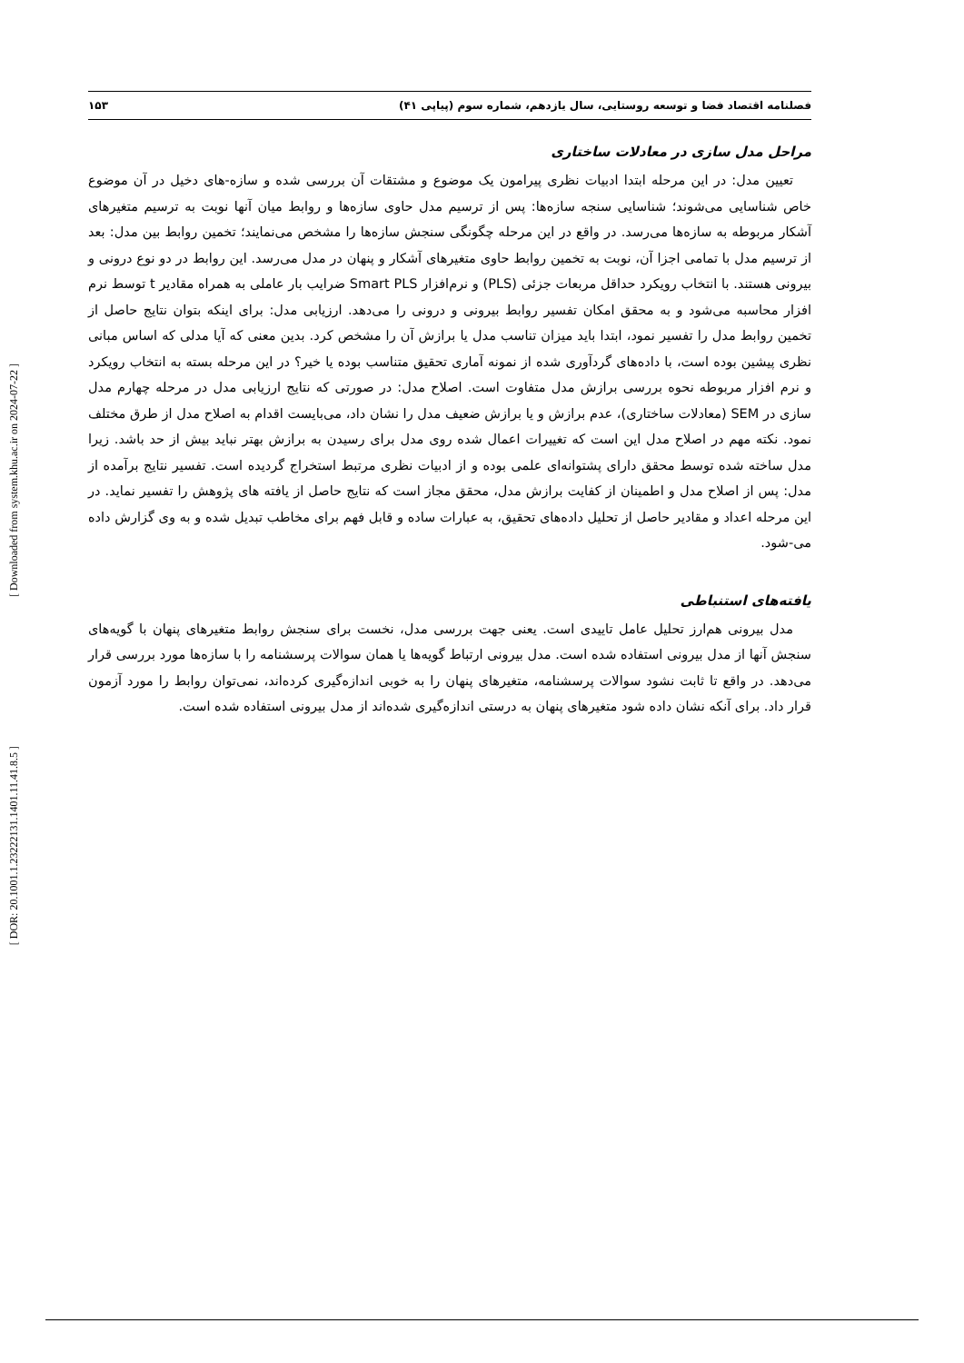[ Downloaded from system.khu.ac.ir on 2024-07-22 ]
[ DOR: 20.1001.1.23222131.1401.11.41.8.5 ]
فصلنامه اقتصاد فضا و توسعه روستایی، سال یازدهم، شماره سوم (پیاپی ۴۱) ۱۵۳
مراحل مدل سازی در معادلات ساختاری
تعیین مدل: در این مرحله ابتدا ادبیات نظری پیرامون یک موضوع و مشتقات آن بررسی شده و سازه-های دخیل در آن موضوع خاص شناسایی می‌شوند؛ شناسایی سنجه سازه‌ها: پس از ترسیم مدل حاوی سازه‌ها و روابط میان آنها نوبت به ترسیم متغیرهای آشکار مربوطه به سازه‌ها می‌رسد. در واقع در این مرحله چگونگی سنجش سازه‌ها را مشخص می‌نمایند؛ تخمین روابط بین مدل: بعد از ترسیم مدل با تمامی اجزا آن، نوبت به تخمین روابط حاوی متغیرهای آشکار و پنهان در مدل می‌رسد. این روابط در دو نوع درونی و بیرونی هستند. با انتخاب رویکرد حداقل مربعات جزئی (PLS) و نرم‌افزار Smart PLS ضرایب بار عاملی به همراه مقادیر t توسط نرم افزار محاسبه می‌شود و به محقق امکان تفسیر روابط بیرونی و درونی را می‌دهد. ارزیابی مدل: برای اینکه بتوان نتایج حاصل از تخمین روابط مدل را تفسیر نمود، ابتدا باید میزان تناسب مدل یا برازش آن را مشخص کرد. بدین معنی که آیا مدلی که اساس مبانی نظری پیشین بوده است، با داده‌های گردآوری شده از نمونه آماری تحقیق متناسب بوده یا خیر؟ در این مرحله بسته به انتخاب رویکرد و نرم افزار مربوطه نحوه بررسی برازش مدل متفاوت است. اصلاح مدل: در صورتی که نتایج ارزیابی مدل در مرحله چهارم مدل سازی در SEM (معادلات ساختاری)، عدم برازش و یا برازش ضعیف مدل را نشان داد، می‌بایست اقدام به اصلاح مدل از طرق مختلف نمود. نکته مهم در اصلاح مدل این است که تغییرات اعمال شده روی مدل برای رسیدن به برازش بهتر نباید بیش از حد باشد. زیرا مدل ساخته شده توسط محقق دارای پشتوانه‌ای علمی بوده و از ادبیات نظری مرتبط استخراج گردیده است. تفسیر نتایج برآمده از مدل: پس از اصلاح مدل و اطمینان از کفایت برازش مدل، محقق مجاز است که نتایج حاصل از یافته های پژوهش را تفسیر نماید. در این مرحله اعداد و مقادیر حاصل از تحلیل داده‌های تحقیق، به عبارات ساده و قابل فهم برای مخاطب تبدیل شده و به وی گزارش داده می-شود.
یافته‌های استنباطی
مدل بیرونی هم‌ارز تحلیل عامل تاییدی است. یعنی جهت بررسی مدل، نخست برای سنجش روابط متغیرهای پنهان با گویه‌های سنجش آنها از مدل بیرونی استفاده شده است. مدل بیرونی ارتباط گویه‌ها یا همان سوالات پرسشنامه را با سازه‌ها مورد بررسی قرار می‌دهد. در واقع تا ثابت نشود سوالات پرسشنامه، متغیرهای پنهان را به خوبی اندازه‌گیری کرده‌اند، نمی‌توان روابط را مورد آزمون قرار داد. برای آنکه نشان داده شود متغیرهای پنهان به درستی اندازه‌گیری شده‌اند از مدل بیرونی استفاده شده است.